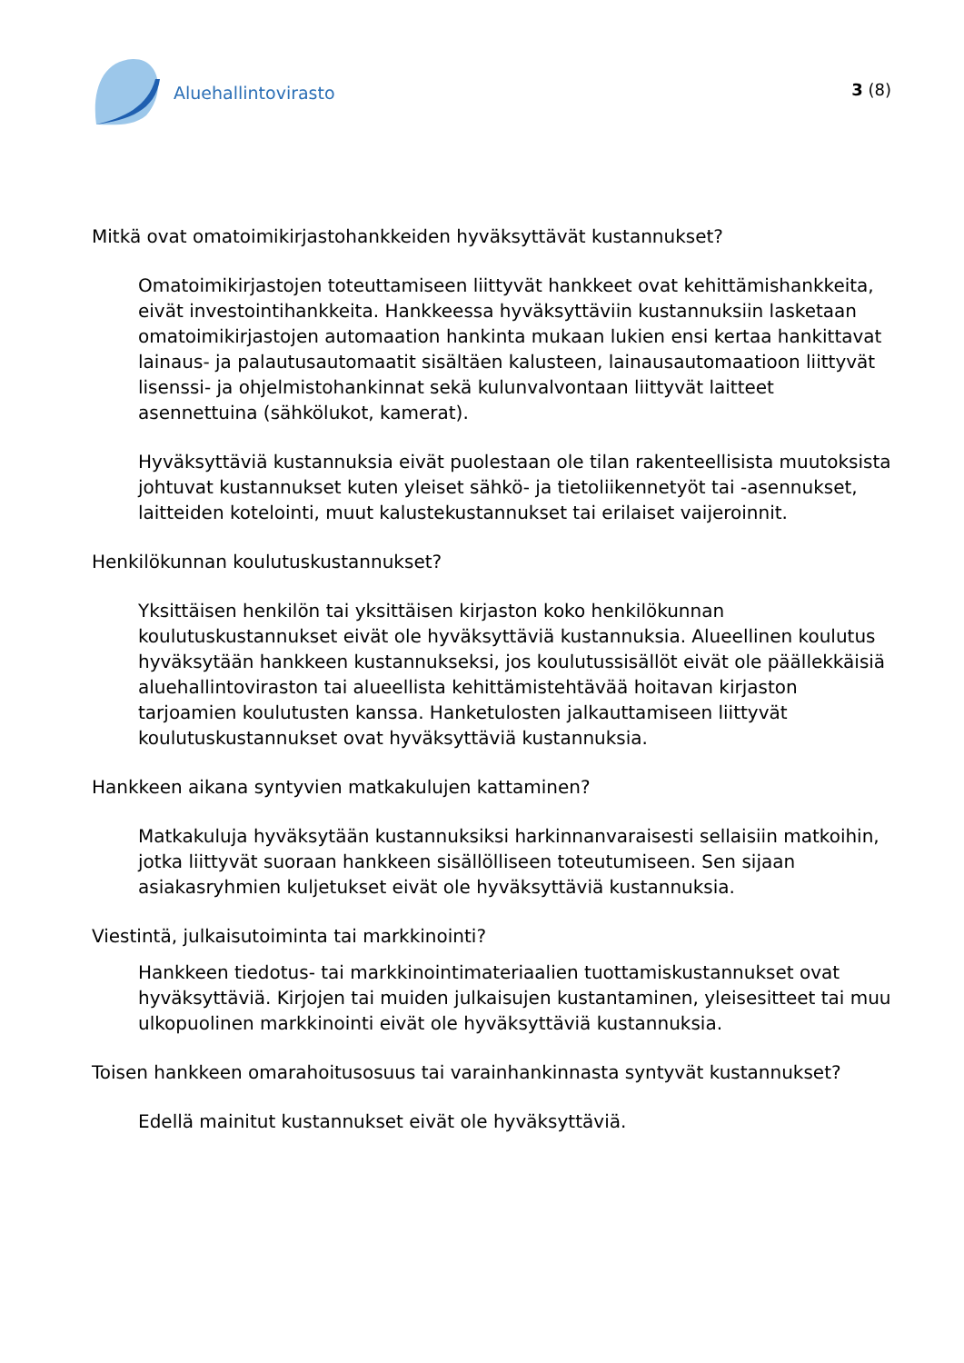Aluehallintovirasto
3 (8)
Mitkä ovat omatoimikirjastohankkeiden hyväksyttävät kustannukset?
Omatoimikirjastojen toteuttamiseen liittyvät hankkeet ovat kehittämishankkeita, eivät investointihankkeita. Hankkeessa hyväksyttäviin kustannuksiin lasketaan omatoimikirjastojen automaation hankinta mukaan lukien ensi kertaa hankittavat lainaus- ja palautusautomaatit sisältäen kalusteen, lainausautomaatioon liittyvät lisenssi- ja ohjelmistohankinnat sekä kulunvalvontaan liittyvät laitteet asennettuina (sähkölukot, kamerat).
Hyväksyttäviä kustannuksia eivät puolestaan ole tilan rakenteellisista muutoksista johtuvat kustannukset kuten yleiset sähkö- ja tietoliikennetyöt tai -asennukset, laitteiden kotelointi, muut kalustekustannukset tai erilaiset vaijeroinnit.
Henkilökunnan koulutuskustannukset?
Yksittäisen henkilön tai yksittäisen kirjaston koko henkilökunnan koulutuskustannukset eivät ole hyväksyttäviä kustannuksia. Alueellinen koulutus hyväksytään hankkeen kustannukseksi, jos koulutussisällöt eivät ole päällekkäisiä aluehallintoviraston tai alueellista kehittämistehtävää hoitavan kirjaston tarjoamien koulutusten kanssa. Hanketulosten jalkauttamiseen liittyvät koulutuskustannukset ovat hyväksyttäviä kustannuksia.
Hankkeen aikana syntyvien matkakulujen kattaminen?
Matkakuluja hyväksytään kustannuksiksi harkinnanvaraisesti sellaisiin matkoihin, jotka liittyvät suoraan hankkeen sisällölliseen toteutumiseen. Sen sijaan asiakasryhmien kuljetukset eivät ole hyväksyttäviä kustannuksia.
Viestintä, julkaisutoiminta tai markkinointi?
Hankkeen tiedotus- tai markkinointimateriaalien tuottamiskustannukset ovat hyväksyttäviä. Kirjojen tai muiden julkaisujen kustantaminen, yleisesitteet tai muu ulkopuolinen markkinointi eivät ole hyväksyttäviä kustannuksia.
Toisen hankkeen omarahoitusosuus tai varainhankinnasta syntyvät kustannukset?
Edellä mainitut kustannukset eivät ole hyväksyttäviä.